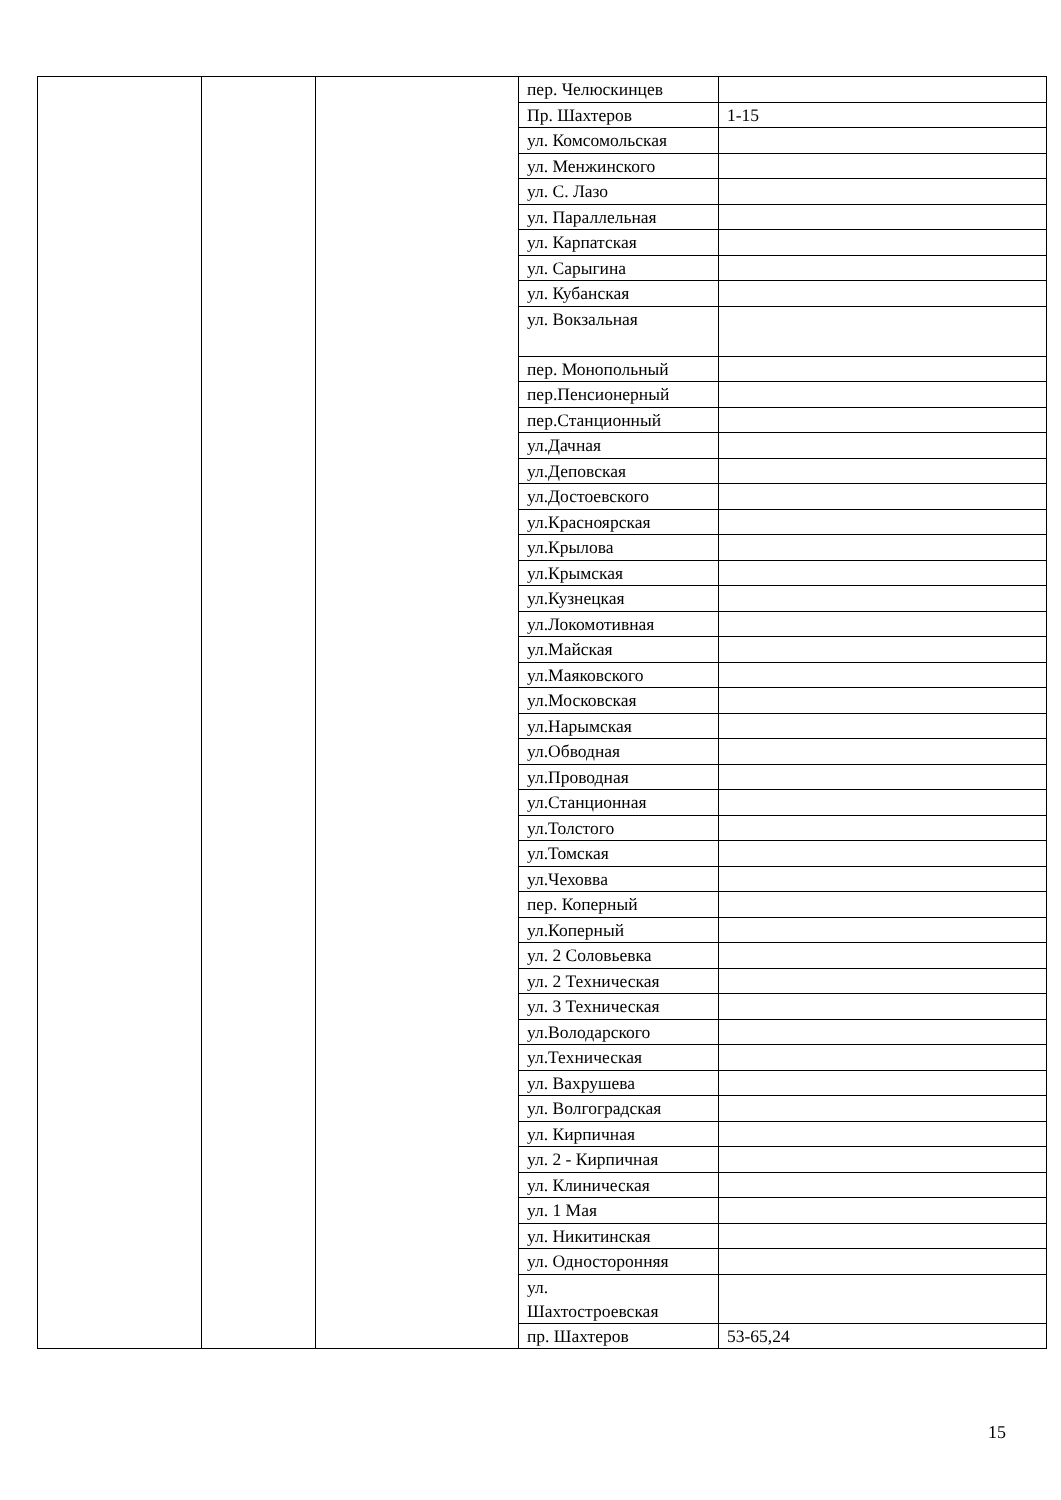| | | | пер. Челюскинцев | |
| | | | Пр. Шахтеров | 1-15 |
| | | | ул. Комсомольская | |
| | | | ул. Менжинского | |
| | | | ул. С. Лазо | |
| | | | ул. Параллельная | |
| | | | ул. Карпатская | |
| | | | ул. Сарыгина | |
| | | | ул. Кубанская | |
| | | | ул. Вокзальная | |
| | | | пер. Монопольный | |
| | | | пер.Пенсионерный | |
| | | | пер.Станционный | |
| | | | ул.Дачная | |
| | | | ул.Деповская | |
| | | | ул.Достоевского | |
| | | | ул.Красноярская | |
| | | | ул.Крылова | |
| | | | ул.Крымская | |
| | | | ул.Кузнецкая | |
| | | | ул.Локомотивная | |
| | | | ул.Майская | |
| | | | ул.Маяковского | |
| | | | ул.Московская | |
| | | | ул.Нарымская | |
| | | | ул.Обводная | |
| | | | ул.Проводная | |
| | | | ул.Станционная | |
| | | | ул.Толстого | |
| | | | ул.Томская | |
| | | | ул.Чеховва | |
| | | | пер. Коперный | |
| | | | ул.Коперный | |
| | | | ул. 2 Соловьевка | |
| | | | ул. 2 Техническая | |
| | | | ул. 3 Техническая | |
| | | | ул.Володарского | |
| | | | ул.Техническая | |
| | | | ул. Вахрушева | |
| | | | ул. Волгоградская | |
| | | | ул. Кирпичная | |
| | | | ул. 2 - Кирпичная | |
| | | | ул. Клиническая | |
| | | | ул. 1 Мая | |
| | | | ул. Никитинская | |
| | | | ул. Односторонняя | |
| | | | ул. Шахтостроевская | |
| | | | пр. Шахтеров | 53-65,24 |
15